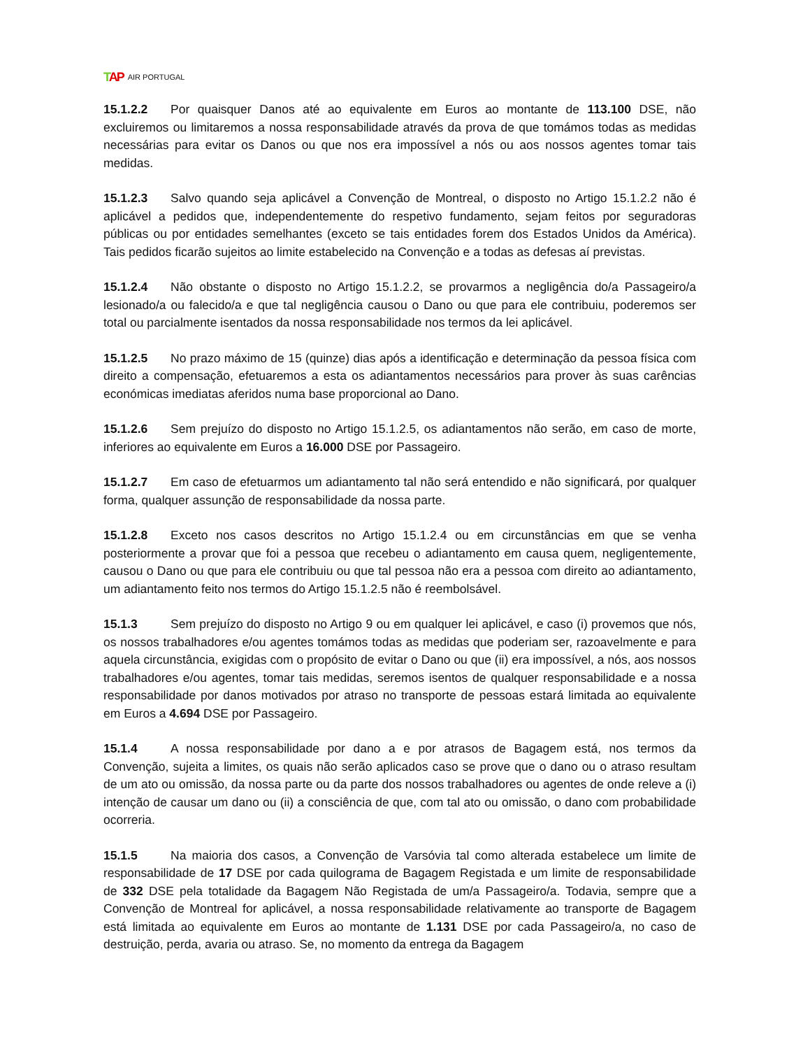TAP AIR PORTUGAL
15.1.2.2 Por quaisquer Danos até ao equivalente em Euros ao montante de 113.100 DSE, não excluiremos ou limitaremos a nossa responsabilidade através da prova de que tomámos todas as medidas necessárias para evitar os Danos ou que nos era impossível a nós ou aos nossos agentes tomar tais medidas.
15.1.2.3 Salvo quando seja aplicável a Convenção de Montreal, o disposto no Artigo 15.1.2.2 não é aplicável a pedidos que, independentemente do respetivo fundamento, sejam feitos por seguradoras públicas ou por entidades semelhantes (exceto se tais entidades forem dos Estados Unidos da América). Tais pedidos ficarão sujeitos ao limite estabelecido na Convenção e a todas as defesas aí previstas.
15.1.2.4 Não obstante o disposto no Artigo 15.1.2.2, se provarmos a negligência do/a Passageiro/a lesionado/a ou falecido/a e que tal negligência causou o Dano ou que para ele contribuiu, poderemos ser total ou parcialmente isentados da nossa responsabilidade nos termos da lei aplicável.
15.1.2.5 No prazo máximo de 15 (quinze) dias após a identificação e determinação da pessoa física com direito a compensação, efetuaremos a esta os adiantamentos necessários para prover às suas carências económicas imediatas aferidos numa base proporcional ao Dano.
15.1.2.6 Sem prejuízo do disposto no Artigo 15.1.2.5, os adiantamentos não serão, em caso de morte, inferiores ao equivalente em Euros a 16.000 DSE por Passageiro.
15.1.2.7 Em caso de efetuarmos um adiantamento tal não será entendido e não significará, por qualquer forma, qualquer assunção de responsabilidade da nossa parte.
15.1.2.8 Exceto nos casos descritos no Artigo 15.1.2.4 ou em circunstâncias em que se venha posteriormente a provar que foi a pessoa que recebeu o adiantamento em causa quem, negligentemente, causou o Dano ou que para ele contribuiu ou que tal pessoa não era a pessoa com direito ao adiantamento, um adiantamento feito nos termos do Artigo 15.1.2.5 não é reembolsável.
15.1.3 Sem prejuízo do disposto no Artigo 9 ou em qualquer lei aplicável, e caso (i) provemos que nós, os nossos trabalhadores e/ou agentes tomámos todas as medidas que poderiam ser, razoavelmente e para aquela circunstância, exigidas com o propósito de evitar o Dano ou que (ii) era impossível, a nós, aos nossos trabalhadores e/ou agentes, tomar tais medidas, seremos isentos de qualquer responsabilidade e a nossa responsabilidade por danos motivados por atraso no transporte de pessoas estará limitada ao equivalente em Euros a 4.694 DSE por Passageiro.
15.1.4 A nossa responsabilidade por dano a e por atrasos de Bagagem está, nos termos da Convenção, sujeita a limites, os quais não serão aplicados caso se prove que o dano ou o atraso resultam de um ato ou omissão, da nossa parte ou da parte dos nossos trabalhadores ou agentes de onde releve a (i) intenção de causar um dano ou (ii) a consciência de que, com tal ato ou omissão, o dano com probabilidade ocorreria.
15.1.5 Na maioria dos casos, a Convenção de Varsóvia tal como alterada estabelece um limite de responsabilidade de 17 DSE por cada quilograma de Bagagem Registada e um limite de responsabilidade de 332 DSE pela totalidade da Bagagem Não Registada de um/a Passageiro/a. Todavia, sempre que a Convenção de Montreal for aplicável, a nossa responsabilidade relativamente ao transporte de Bagagem está limitada ao equivalente em Euros ao montante de 1.131 DSE por cada Passageiro/a, no caso de destruição, perda, avaria ou atraso. Se, no momento da entrega da Bagagem